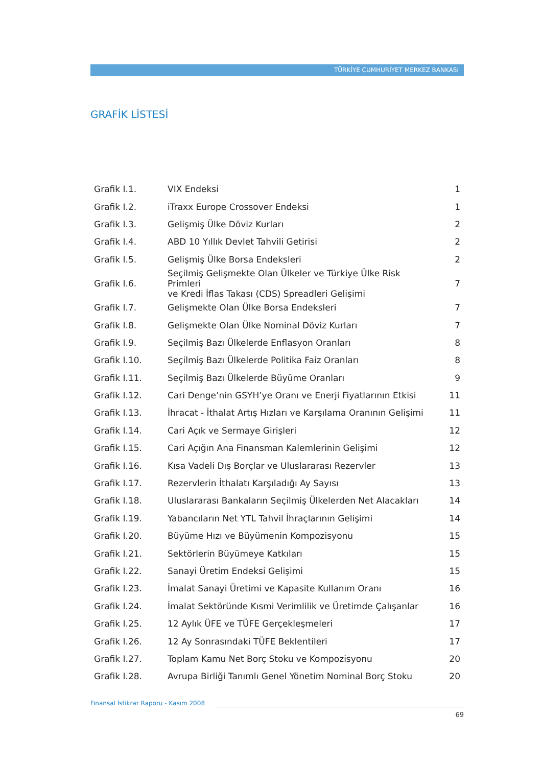TÜRKİYE CUMHURİYET MERKEZ BANKASI
GRAFİK LİSTESİ
| Grafik I.1. | VIX Endeksi | 1 |
| Grafik I.2. | iTraxx Europe Crossover Endeksi | 1 |
| Grafik I.3. | Gelişmiş Ülke Döviz Kurları | 2 |
| Grafik I.4. | ABD 10 Yıllık Devlet Tahvili Getirisi | 2 |
| Grafik I.5. | Gelişmiş Ülke Borsa Endeksleri | 2 |
| Grafik I.6. | Seçilmiş Gelişmekte Olan Ülkeler ve Türkiye Ülke Risk Primleri ve Kredi İflas Takası (CDS) Spreadleri Gelişimi | 7 |
| Grafik I.7. | Gelişmekte Olan Ülke Borsa Endeksleri | 7 |
| Grafik I.8. | Gelişmekte Olan Ülke Nominal Döviz Kurları | 7 |
| Grafik I.9. | Seçilmiş Bazı Ülkelerde Enflasyon Oranları | 8 |
| Grafik I.10. | Seçilmiş Bazı Ülkelerde Politika Faiz Oranları | 8 |
| Grafik I.11. | Seçilmiş Bazı Ülkelerde Büyüme Oranları | 9 |
| Grafik I.12. | Cari Denge’nin GSYH’ye Oranı ve Enerji Fiyatlarının Etkisi | 11 |
| Grafik I.13. | İhracat - İthalat Artış Hızları ve Karşılama Oranının Gelişimi | 11 |
| Grafik I.14. | Cari Açık ve Sermaye Girişleri | 12 |
| Grafik I.15. | Cari Açığın Ana Finansman Kalemlerinin Gelişimi | 12 |
| Grafik I.16. | Kısa Vadeli Dış Borçlar ve Uluslararası Rezervler | 13 |
| Grafik I.17. | Rezervlerin İthalatı Karşıladığı Ay Sayısı | 13 |
| Grafik I.18. | Uluslararası Bankaların Seçilmiş Ülkelerden Net Alacakları | 14 |
| Grafik I.19. | Yabancıların Net YTL Tahvil İhraçlarının Gelişimi | 14 |
| Grafik I.20. | Büyüme Hızı ve Büyümenin Kompozisyonu | 15 |
| Grafik I.21. | Sektörlerin Büyümeye Katkıları | 15 |
| Grafik I.22. | Sanayi Üretim Endeksi Gelişimi | 15 |
| Grafik I.23. | İmalat Sanayi Üretimi ve Kapasite Kullanım Oranı | 16 |
| Grafik I.24. | İmalat Sektöründe Kısmi Verimlilik ve Üretimde Çalışanlar | 16 |
| Grafik I.25. | 12 Aylık ÜFE ve TÜFE Gerçekleşmeleri | 17 |
| Grafik I.26. | 12 Ay Sonrasındaki TÜFE Beklentileri | 17 |
| Grafik I.27. | Toplam Kamu Net Borç Stoku ve Kompozisyonu | 20 |
| Grafik I.28. | Avrupa Birliği Tanımlı Genel Yönetim Nominal Borç Stoku | 20 |
Finansal İstikrar Raporu - Kasım 2008
69